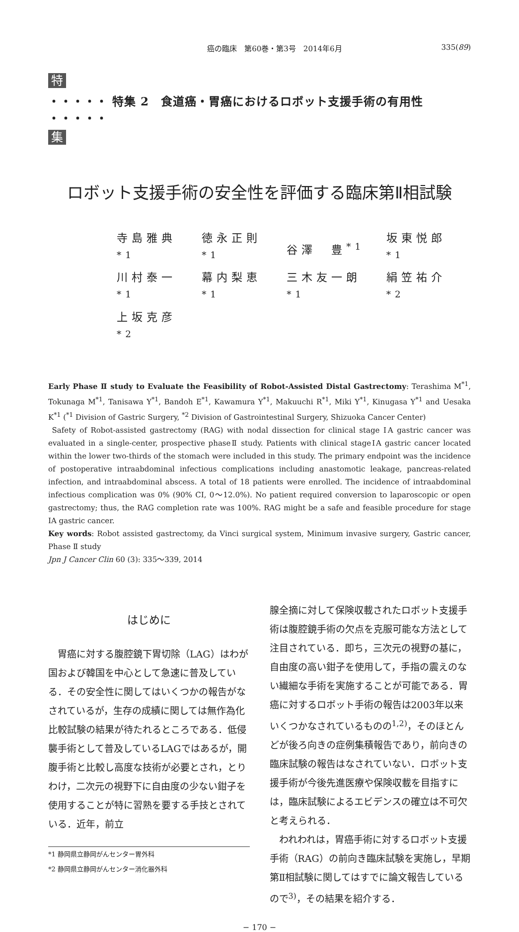癌の臨床　第60巻・第3号　2014年6月 335(89)
特
・・・・・ 特集 2　食道癌・胃癌におけるロボット支援手術の有用性 ・・・・・
集
ロボット支援手術の安全性を評価する臨床第Ⅱ相試験
| 寺島雅典<sup>*1</sup> | 徳永正則<sup>*1</sup> | 谷澤 豊<sup>*1</sup> | 坂東悦郎<sup>*1</sup> |
| 川村泰一<sup>*1</sup> | 幕内梨恵<sup>*1</sup> | 三木友一朗<sup>*1</sup> | 絹笠祐介<sup>*2</sup> |
| 上坂克彦<sup>*2</sup> | | | |
Early Phase Ⅱ study to Evaluate the Feasibility of Robot-Assisted Distal Gastrectomy: Terashima M<sup>*1</sup>, Tokunaga M<sup>*1</sup>, Tanisawa Y<sup>*1</sup>, Bandoh E<sup>*1</sup>, Kawamura Y<sup>*1</sup>, Makuuchi R<sup>*1</sup>, Miki Y<sup>*1</sup>, Kinugasa Y<sup>*1</sup> and Uesaka K<sup>*1</sup> (<sup>*1</sup> Division of Gastric Surgery, <sup>*2</sup> Division of Gastrointestinal Surgery, Shizuoka Cancer Center)
Safety of Robot-assisted gastrectomy (RAG) with nodal dissection for clinical stage ⅠA gastric cancer was evaluated in a single-center, prospective phaseⅡ study. Patients with clinical stageⅠA gastric cancer located within the lower two-thirds of the stomach were included in this study. The primary endpoint was the incidence of postoperative intraabdominal infectious complications including anastomotic leakage, pancreas-related infection, and intraabdominal abscess. A total of 18 patients were enrolled. The incidence of intraabdominal infectious complication was 0% (90% CI, 0～12.0%). No patient required conversion to laparoscopic or open gastrectomy; thus, the RAG completion rate was 100%. RAG might be a safe and feasible procedure for stage ⅠA gastric cancer.
Key words: Robot assisted gastrectomy, da Vinci surgical system, Minimum invasive surgery, Gastric cancer, Phase Ⅱ study
Jpn J Cancer Clin 60 (3): 335～339, 2014
はじめに
　胃癌に対する腹腔鏡下胃切除（LAG）はわが国および韓国を中心として急速に普及している．その安全性に関してはいくつかの報告がなされているが，生存の成績に関しては無作為化比較試験の結果が待たれるところである．低侵襲手術として普及しているLAGではあるが，開腹手術と比較し高度な技術が必要とされ，とりわけ，二次元の視野下に自由度の少ない鉗子を使用することが特に習熟を要する手技とされている．近年，前立
*1 静岡県立静岡がんセンター胃外科
*2 静岡県立静岡がんセンター消化器外科
腺全摘に対して保険収載されたロボット支援手術は腹腔鏡手術の欠点を克服可能な方法として注目されている．即ち，三次元の視野の基に，自由度の高い鉗子を使用して，手指の震えのない繊細な手術を実施することが可能である．胃癌に対するロボット手術の報告は2003年以来いくつかなされているものの<sup>1,2)</sup>，そのほとんどが後ろ向きの症例集積報告であり，前向きの臨床試験の報告はなされていない．ロボット支援手術が今後先進医療や保険収載を目指すには，臨床試験によるエビデンスの確立は不可欠と考えられる．
　われわれは，胃癌手術に対するロボット支援手術（RAG）の前向き臨床試験を実施し，早期第Ⅱ相試験に関してはすでに論文報告しているので<sup>3)</sup>，その結果を紹介する．
− 170 −